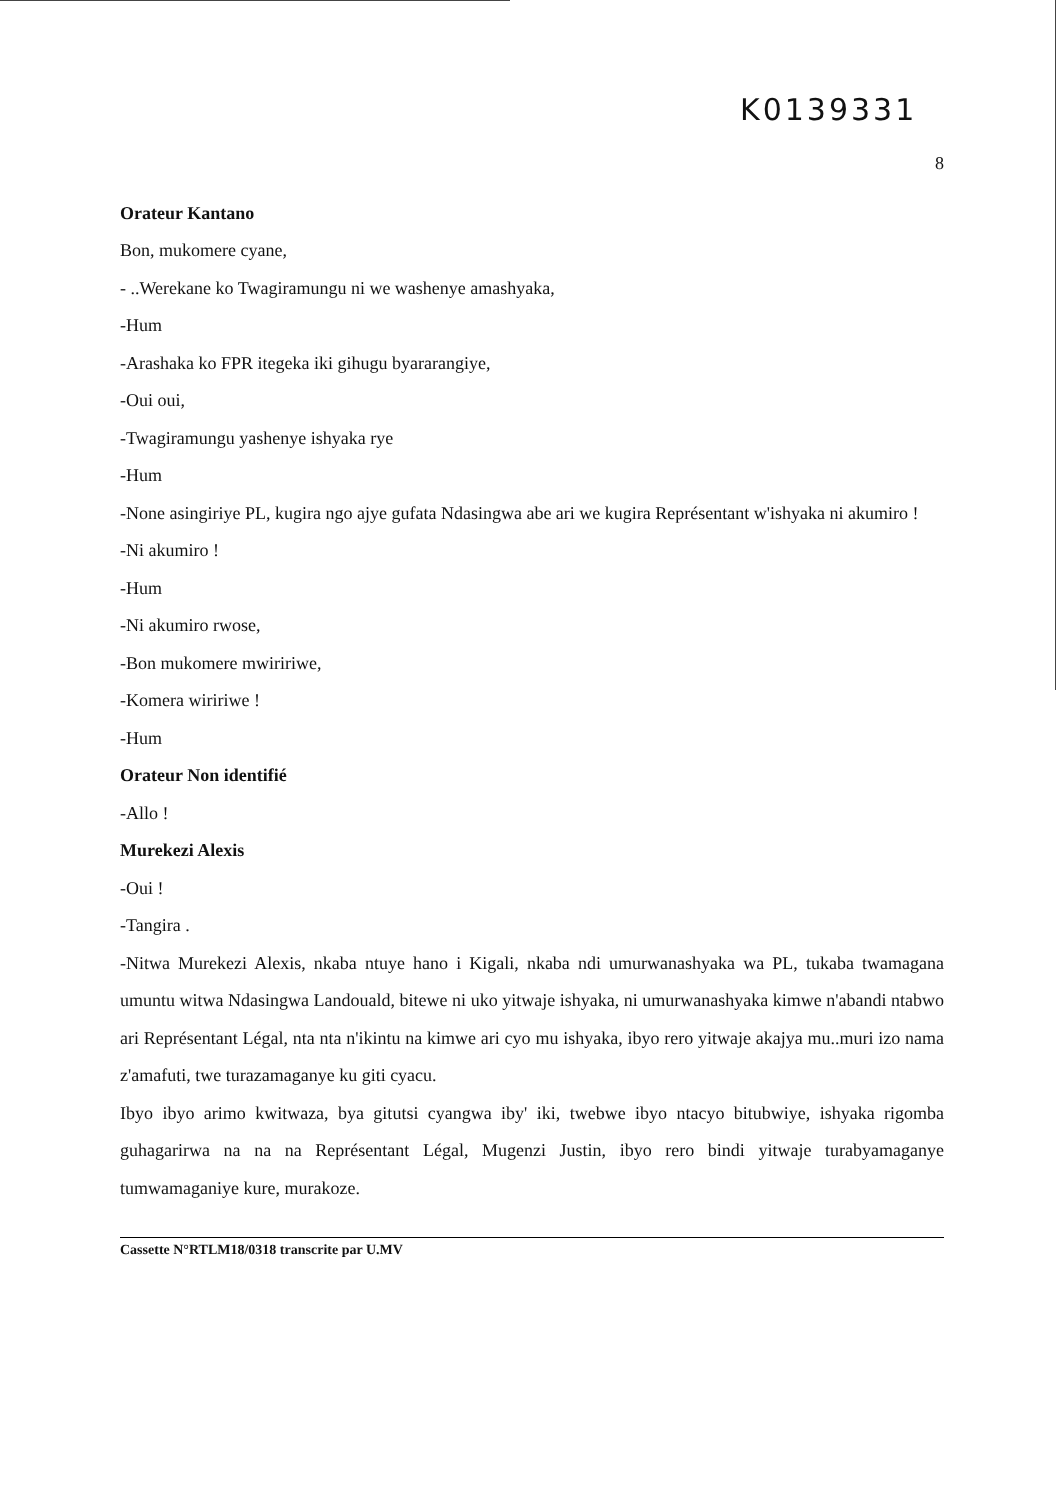K0139331
8
Orateur Kantano
Bon, mukomere cyane,
- ..Werekane ko Twagiramungu ni we washenye amashyaka,
-Hum
-Arashaka ko FPR itegeka iki gihugu byararangiye,
-Oui oui,
-Twagiramungu yashenye ishyaka rye
-Hum
-None asingiriye PL, kugira ngo ajye gufata Ndasingwa abe ari we kugira Représentant w'ishyaka ni akumiro !
-Ni akumiro !
-Hum
-Ni akumiro rwose,
-Bon mukomere mwiririwe,
-Komera wiririwe !
-Hum
Orateur Non identifié
-Allo !
Murekezi Alexis
-Oui !
-Tangira .
-Nitwa Murekezi Alexis, nkaba ntuye hano i Kigali, nkaba ndi umurwanashyaka wa PL, tukaba twamagana umuntu witwa Ndasingwa Landouald, bitewe ni uko yitwaje ishyaka, ni umurwanashyaka kimwe n'abandi ntabwo ari Représentant Légal, nta nta n'ikintu na kimwe ari cyo mu ishyaka, ibyo rero yitwaje akajya mu..muri izo nama z'amafuti, twe turazamaganye ku giti cyacu.
Ibyo ibyo arimo kwitwaza, bya gitutsi cyangwa iby' iki, twebwe ibyo ntacyo bitubwiye, ishyaka rigomba guhagarirwa na na na Représentant Légal, Mugenzi Justin, ibyo rero bindi yitwaje turabyamaganye tumwamaganiye kure, murakoze.
Cassette N°RTLM18/0318 transcrite par U.MV